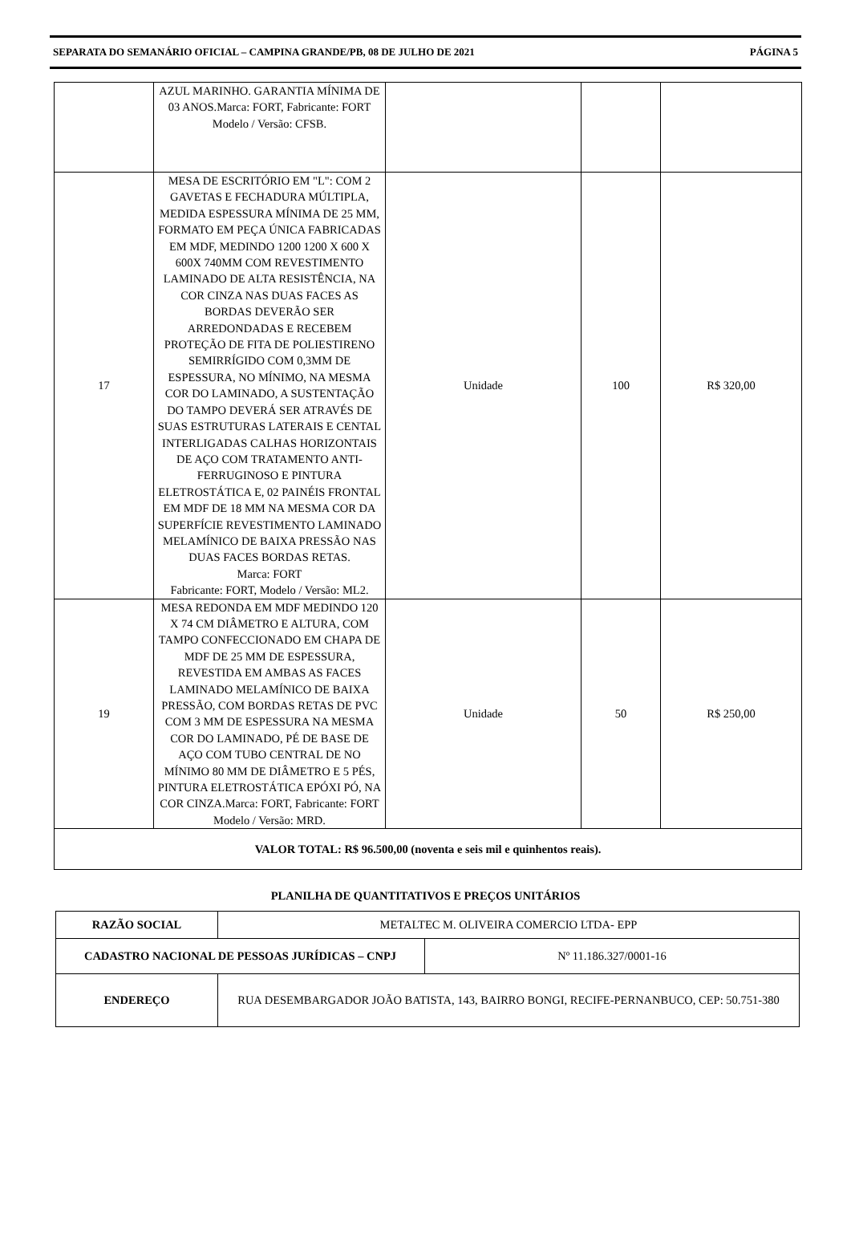SEPARATA DO SEMANÁRIO OFICIAL – CAMPINA GRANDE/PB, 08 DE JULHO DE 2021 PÁGINA 5
| | AZUL MARINHO. GARANTIA MÍNIMA DE 03 ANOS.Marca: FORT, Fabricante: FORT Modelo / Versão: CFSB. | | | |
| 17 | MESA DE ESCRITÓRIO EM "L": COM 2 GAVETAS E FECHADURA MÚLTIPLA, MEDIDA ESPESSURA MÍNIMA DE 25 MM, FORMATO EM PEÇA ÚNICA FABRICADAS EM MDF, MEDINDO 1200 1200 X 600 X 600X 740MM COM REVESTIMENTO LAMINADO DE ALTA RESISTÊNCIA, NA COR CINZA NAS DUAS FACES AS BORDAS DEVERÃO SER ARREDONDADAS E RECEBEM PROTEÇÃO DE FITA DE POLIESTIRENO SEMIRRÍGIDO COM 0,3MM DE ESPESSURA, NO MÍNIMO, NA MESMA COR DO LAMINADO, A SUSTENTAÇÃO DO TAMPO DEVERÁ SER ATRAVÉS DE SUAS ESTRUTURAS LATERAIS E CENTAL INTERLIGADAS CALHAS HORIZONTAIS DE AÇO COM TRATAMENTO ANTI-FERRUGINOSO E PINTURA ELETROSTÁTICA E, 02 PAINÉIS FRONTAL EM MDF DE 18 MM NA MESMA COR DA SUPERFÍCIE REVESTIMENTO LAMINADO MELAMÍNICO DE BAIXA PRESSÃO NAS DUAS FACES BORDAS RETAS. Marca: FORT Fabricante: FORT, Modelo / Versão: ML2. | Unidade | 100 | R$ 320,00 |
| 19 | MESA REDONDA EM MDF MEDINDO 120 X 74 CM DIÂMETRO E ALTURA, COM TAMPO CONFECCIONADO EM CHAPA DE MDF DE 25 MM DE ESPESSURA, REVESTIDA EM AMBAS AS FACES LAMINADO MELAMÍNICO DE BAIXA PRESSÃO, COM BORDAS RETAS DE PVC COM 3 MM DE ESPESSURA NA MESMA COR DO LAMINADO, PÉ DE BASE DE AÇO COM TUBO CENTRAL DE NO MÍNIMO 80 MM DE DIÂMETRO E 5 PÉS, PINTURA ELETROSTÁTICA EPÓXI PÓ, NA COR CINZA.Marca: FORT, Fabricante: FORT Modelo / Versão: MRD. | Unidade | 50 | R$ 250,00 |
| VALOR TOTAL: R$ 96.500,00 (noventa e seis mil e quinhentos reais). | | | | |
PLANILHA DE QUANTITATIVOS E PREÇOS UNITÁRIOS
| RAZÃO SOCIAL | METALTEC M. OLIVEIRA COMERCIO LTDA- EPP | |
| CADASTRO NACIONAL DE PESSOAS JURÍDICAS – CNPJ | | Nº 11.186.327/0001-16 |
| ENDEREÇO | RUA DESEMBARGADOR JOÃO BATISTA, 143, BAIRRO BONGI, RECIFE-PERNANBUCO, CEP: 50.751-380 | |